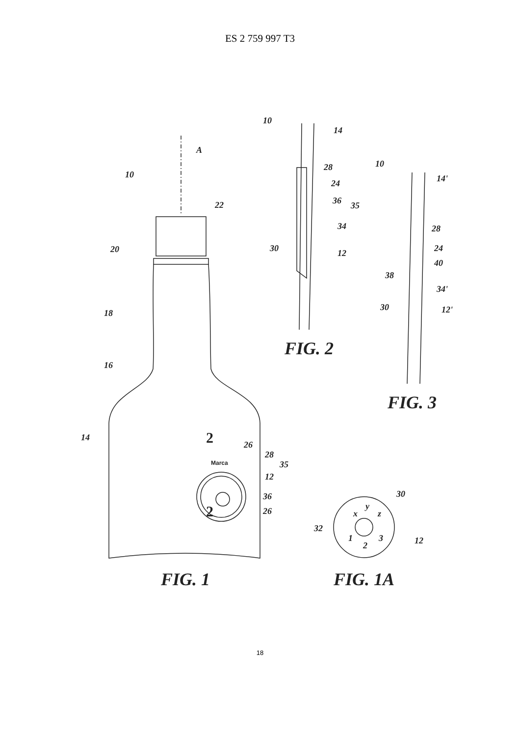ES 2 759 997 T3
A
10
22
20
18
16
14
26
28
35
12
36
26
2
2
Marca
10
14
28
24
36
35
34
30
12
10
14'
28
24
40
38
34'
30
12'
x
y
z
32
1
2
3
30
12
FIG. 1
FIG. 1A
FIG. 2
FIG. 3
18